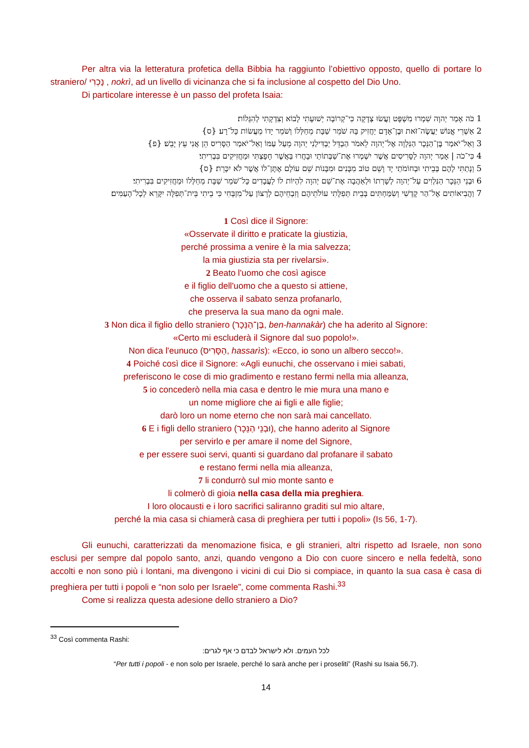Per altra via la letteratura profetica della Bibbia ha raggiunto l’obiettivo opposto, quello di portare lo straniero/ נָכְרִי , nokrì, ad un livello di vicinanza che si fa inclusione al cospetto del Dio Uno.
Di particolare interesse è un passo del profeta Isaia:
1 כֹּה אָמַר יְהוָה שִׁמְרוּ מִשְׁפָּט וַעֲשׂוּ צְדָקָה כִּי־קְרוֹבָה יְשׁוּעָתִי לָבוֹא וְצִדְקָתִי לְהִגָּלוֹת׃
2 אַשְׁרֵי אֱנוֹשׁ יַעֲשֶׂה־זֹּאת וּבֶן־אָדָם יַחֲזִיק בָּהּ שֹׁמֵר שַׁבָּת מֵחַלְּלוֹ וְשֹׁמֵר יָדוֹ מֵעֲשׂוֹת כָּל־רָע׃ {ס}
3 וְאַל־יֹאמַר בֶּן־הַנֵּכָר הַנִּלְוָה אֶל־יְהוָה לֵאמֹר הַבְדֵּל יַבְדִּילַנִי יְהוָה מֵעַל עַמּוֹ וְאַל־יֹאמַר הַסָּרִיס הֵן אֲנִי עֵץ יָבֵשׁ׃ {פ}
4 כִּי־כֹה | אָמַר יְהוָה לַסָּרִיסִים אֲשֶׁר יִשְׁמְרוּ אֶת־שַׁבְּתוֹתַי וּבָחֲרוּ בַּאֲשֶׁר חָפָצְתִּי וּמַחֲזִיקִים בִּבְרִיתִי׃
5 וְנָתַתִּי לָהֶם בְּבֵיתִי וּבְחוֹמֹתַי יָד וָשֵׁם טוֹב מִבָּנִים וּמִבָּנוֹת שֵׁם עוֹלָם אֶתֶּן־לוֹ אֲשֶׁר לֹא יִכָּרֵת׃ {ס}
6 וּבְנֵי הַנֵּכָר הַנִּלְוִים עַל־יְהוָה לְשָׁרְתוֹ וּלְאַהֲבָה אֶת־שֵׁם יְהוָה לִהְיוֹת לוֹ לַעֲבָדִים כָּל־שֹׁמֵר שַׁבָּת מֵחַלְּלוֹ וּמַחֲזִיקִים בִּבְרִיתִי׃
7 וַהֲבִיאוֹתִים אֶל־הַר קָדְשִׁי וְשִׂמַּחְתִּים בְּבֵית תְּפִלָּתִי עוֹלֹתֵיהֶם וְזִבְחֵיהֶם לְרָצוֹן עַל־מִזְבְּחִי כִּי בֵיתִי בֵּית־תְּפִלָּה יִקָּרֵא לְכָל־הָעַמִּים׃
1 Così dice il Signore:
«Osservate il diritto e praticate la giustizia,
perché prossima a venire è la mia salvezza;
la mia giustizia sta per rivelarsi».
2 Beato l'uomo che così agisce
e il figlio dell'uomo che a questo si attiene,
che osserva il sabato senza profanarlo,
che preserva la sua mano da ogni male.
3 Non dica il figlio dello straniero (בֶּן־הַנֵּכָר, ben-hannakàr) che ha aderito al Signore:
«Certo mi escluderà il Signore dal suo popolo!».
Non dica l'eunuco (הַסָּרִיס, hassarìs): «Ecco, io sono un albero secco!».
4 Poiché così dice il Signore: «Agli eunuchi, che osservano i miei sabati,
preferiscono le cose di mio gradimento e restano fermi nella mia alleanza,
5 io concederò nella mia casa e dentro le mie mura una mano e
un nome migliore che ai figli e alle figlie;
darò loro un nome eterno che non sarà mai cancellato.
6 E i figli dello straniero (וּבְנֵי הַנֵּכָר), che hanno aderito al Signore
per servirlo e per amare il nome del Signore,
e per essere suoi servi, quanti si guardano dal profanare il sabato
e restano fermi nella mia alleanza,
7 li condurrò sul mio monte santo e
li colmerò di gioia nella casa della mia preghiera.
I loro olocausti e i loro sacrifici saliranno graditi sul mio altare,
perché la mia casa si chiamerà casa di preghiera per tutti i popoli» (Is 56, 1-7).
Gli eunuchi, caratterizzati da menomazione fisica, e gli stranieri, altri rispetto ad Israele, non sono esclusi per sempre dal popolo santo, anzi, quando vengono a Dio con cuore sincero e nella fedeltà, sono accolti e non sono più i lontani, ma divengono i vicini di cui Dio si compiace, in quanto la sua casa è casa di preghiera per tutti i popoli e “non solo per Israele”, come commenta Rashi.<sup>33</sup>
Come si realizza questa adesione dello straniero a Dio?
<sup>33</sup> Così commenta Rashi:
לכל העמים. ולא לישראל לבדם כי אף לגרים:
“Per tutti i popoli - e non solo per Israele, perché lo sarà anche per i proseliti” (Rashi su Isaia 56,7).
14